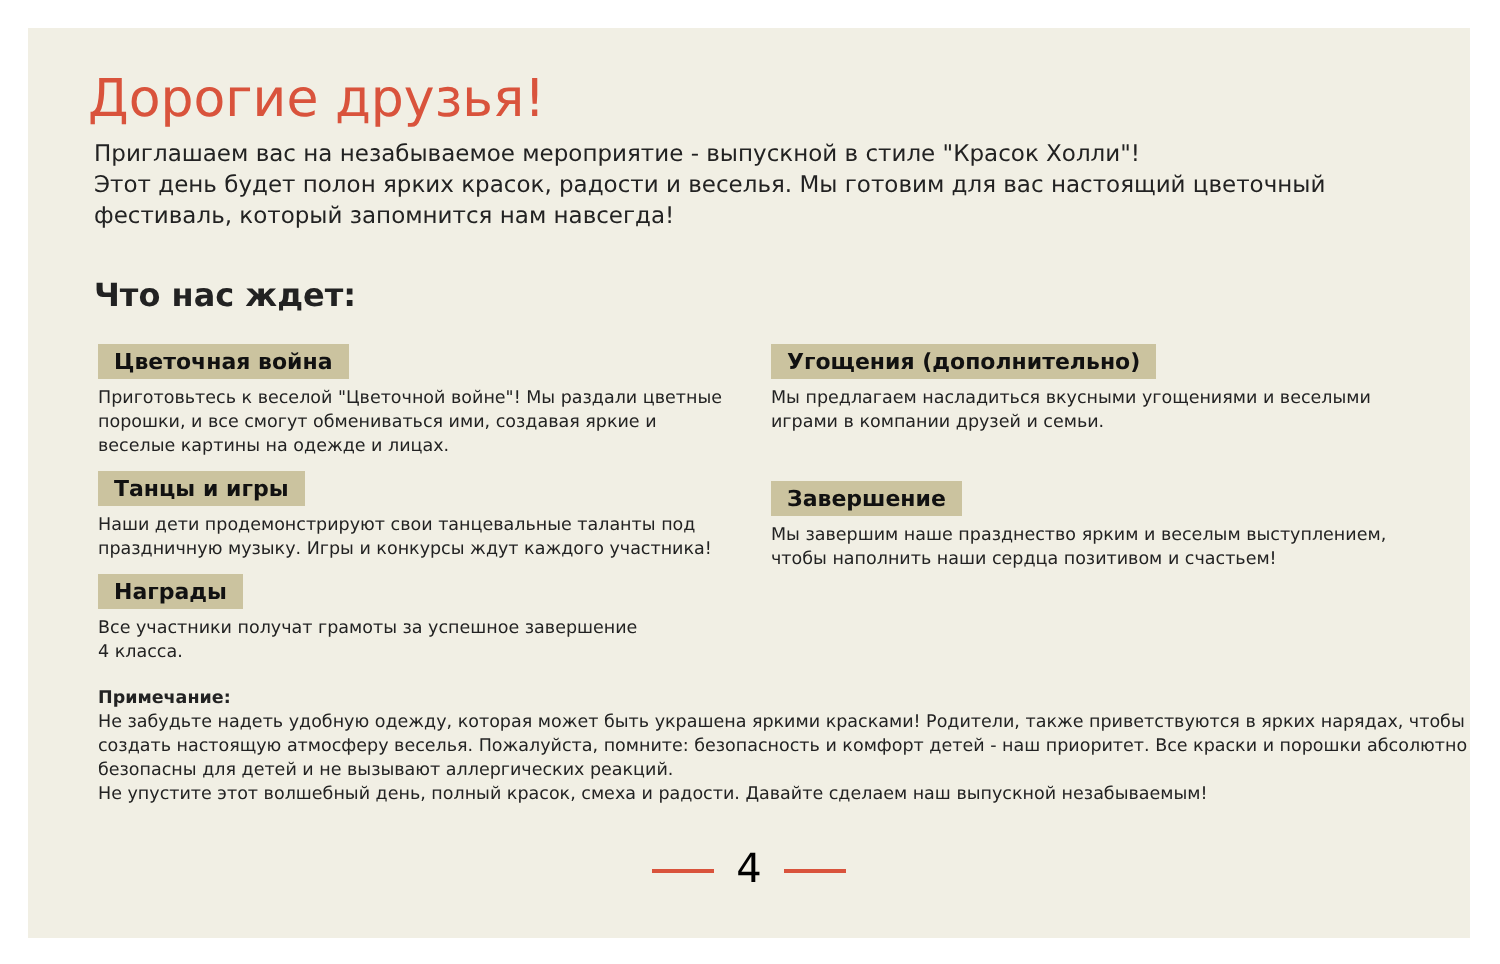Дорогие друзья!
Приглашаем вас на незабываемое мероприятие - выпускной в стиле "Красок Холли"!
Этот день будет полон ярких красок, радости и веселья. Мы готовим для вас настоящий цветочный фестиваль, который запомнится нам навсегда!
Что нас ждет:
Цветочная война
Приготовьтесь к веселой "Цветочной войне"! Мы раздали цветные порошки, и все смогут обмениваться ими, создавая яркие и веселые картины на одежде и лицах.
Танцы и игры
Наши дети продемонстрируют свои танцевальные таланты под праздничную музыку. Игры и конкурсы ждут каждого участника!
Награды
Все участники получат грамоты за успешное завершение
4 класса.
Угощения (дополнительно)
Мы предлагаем насладиться вкусными угощениями и веселыми играми в компании друзей и семьи.
Завершение
Мы завершим наше празднество ярким и веселым выступлением, чтобы наполнить наши сердца позитивом и счастьем!
Примечание:
Не забудьте надеть удобную одежду, которая может быть украшена яркими красками! Родители, также приветствуются в ярких нарядах, чтобы создать настоящую атмосферу веселья. Пожалуйста, помните: безопасность и комфорт детей - наш приоритет. Все краски и порошки абсолютно безопасны для детей и не вызывают аллергических реакций.
Не упустите этот волшебный день, полный красок, смеха и радости. Давайте сделаем наш выпускной незабываемым!
4